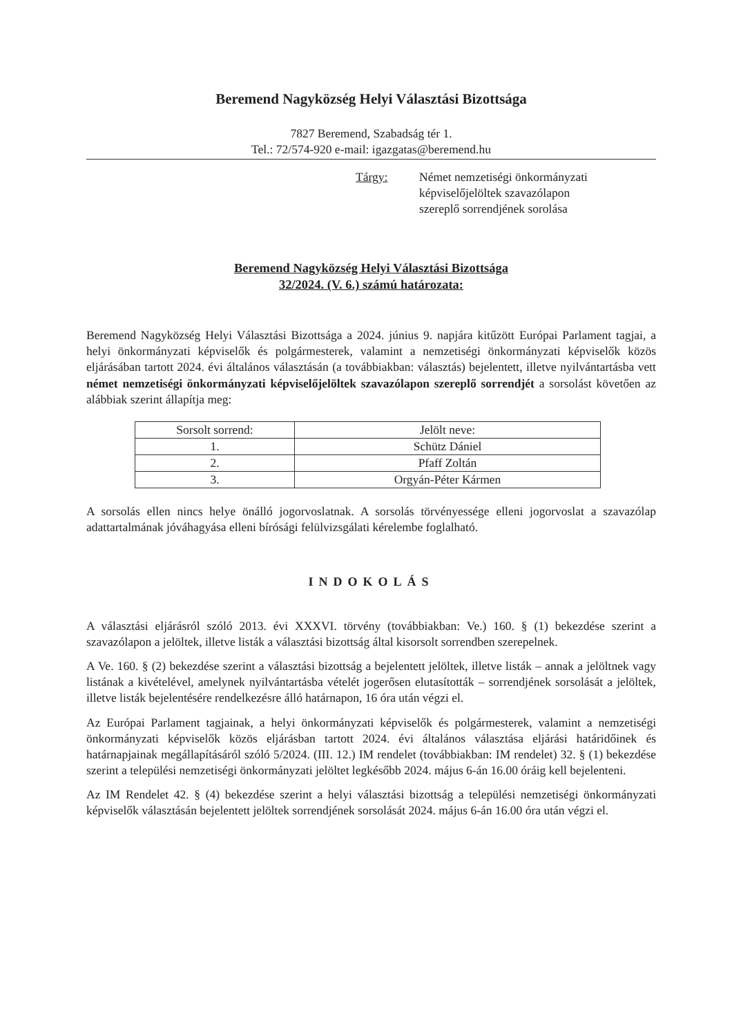Beremend Nagyközség Helyi Választási Bizottsága
7827 Beremend, Szabadság tér 1.
Tel.: 72/574-920 e-mail: igazgatas@beremend.hu
Tárgy: Német nemzetiségi önkormányzati
képviselőjelöltek szavazólapon
szereplő sorrendjének sorolása
Beremend Nagyközség Helyi Választási Bizottsága
32/2024. (V. 6.) számú határozata:
Beremend Nagyközség Helyi Választási Bizottsága a 2024. június 9. napjára kitűzött Európai Parlament tagjai, a helyi önkormányzati képviselők és polgármesterek, valamint a nemzetiségi önkormányzati képviselők közös eljárásában tartott 2024. évi általános választásán (a továbbiakban: választás) bejelentett, illetve nyilvántartásba vett német nemzetiségi önkormányzati képviselőjelöltek szavazólapon szereplő sorrendjét a sorsolást követően az alábbiak szerint állapítja meg:
| Sorsolt sorrend: | Jelölt neve: |
| --- | --- |
| 1. | Schütz Dániel |
| 2. | Pfaff Zoltán |
| 3. | Orgyán-Péter Kármen |
A sorsolás ellen nincs helye önálló jogorvoslatnak. A sorsolás törvényessége elleni jogorvoslat a szavazólap adattartalmának jóváhagyása elleni bírósági felülvizsgálati kérelembe foglalható.
INDOKOLÁS
A választási eljárásról szóló 2013. évi XXXVI. törvény (továbbiakban: Ve.) 160. § (1) bekezdése szerint a szavazólapon a jelöltek, illetve listák a választási bizottság által kisorsolt sorrendben szerepelnek.
A Ve. 160. § (2) bekezdése szerint a választási bizottság a bejelentett jelöltek, illetve listák – annak a jelöltnek vagy listának a kivételével, amelynek nyilvántartásba vételét jogerősen elutasították – sorrendjének sorsolását a jelöltek, illetve listák bejelentésére rendelkezésre álló határnapon, 16 óra után végzi el.
Az Európai Parlament tagjainak, a helyi önkormányzati képviselők és polgármesterek, valamint a nemzetiségi önkormányzati képviselők közös eljárásban tartott 2024. évi általános választása eljárási határidőinek és határnapjainak megállapításáról szóló 5/2024. (III. 12.) IM rendelet (továbbiakban: IM rendelet) 32. § (1) bekezdése szerint a települési nemzetiségi önkormányzati jelöltet legkésőbb 2024. május 6-án 16.00 óráig kell bejelenteni.
Az IM Rendelet 42. § (4) bekezdése szerint a helyi választási bizottság a települési nemzetiségi önkormányzati képviselők választásán bejelentett jelöltek sorrendjének sorsolását 2024. május 6-án 16.00 óra után végzi el.